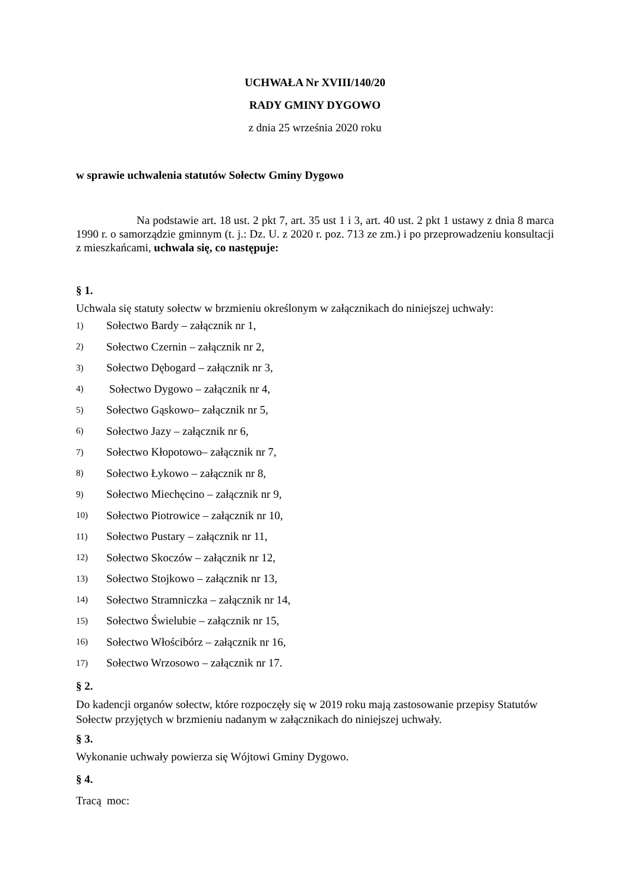UCHWAŁA Nr XVIII/140/20
RADY GMINY DYGOWO
z dnia 25 września 2020 roku
w sprawie uchwalenia statutów Sołectw Gminy Dygowo
Na podstawie art. 18 ust. 2 pkt 7, art. 35 ust 1 i 3, art. 40 ust. 2 pkt 1 ustawy z dnia 8 marca 1990 r. o samorządzie gminnym (t. j.: Dz. U. z 2020 r. poz. 713 ze zm.) i po przeprowadzeniu konsultacji z mieszkańcami, uchwala się, co następuje:
§ 1.
Uchwala się statuty sołectw w brzmieniu określonym w załącznikach do niniejszej uchwały:
1) Sołectwo Bardy – załącznik nr 1,
2) Sołectwo Czernin – załącznik nr 2,
3) Sołectwo Dębogard – załącznik nr 3,
4) Sołectwo Dygowo – załącznik nr 4,
5) Sołectwo Gąskowo– załącznik nr 5,
6) Sołectwo Jazy – załącznik nr 6,
7) Sołectwo Kłopotowo– załącznik nr 7,
8) Sołectwo Łykowo – załącznik nr 8,
9) Sołectwo Miechęcino – załącznik nr 9,
10) Sołectwo Piotrowice – załącznik nr 10,
11) Sołectwo Pustary – załącznik nr 11,
12) Sołectwo Skoczów – załącznik nr 12,
13) Sołectwo Stojkowo – załącznik nr 13,
14) Sołectwo Stramniczka – załącznik nr 14,
15) Sołectwo Świelubie – załącznik nr 15,
16) Sołectwo Włościbórz – załącznik nr 16,
17) Sołectwo Wrzosowo – załącznik nr 17.
§ 2.
Do kadencji organów sołectw, które rozpoczęły się w 2019 roku mają zastosowanie przepisy Statutów Sołectw przyjętych w brzmieniu nadanym w załącznikach do niniejszej uchwały.
§ 3.
Wykonanie uchwały powierza się Wójtowi Gminy Dygowo.
§ 4.
Tracą moc: